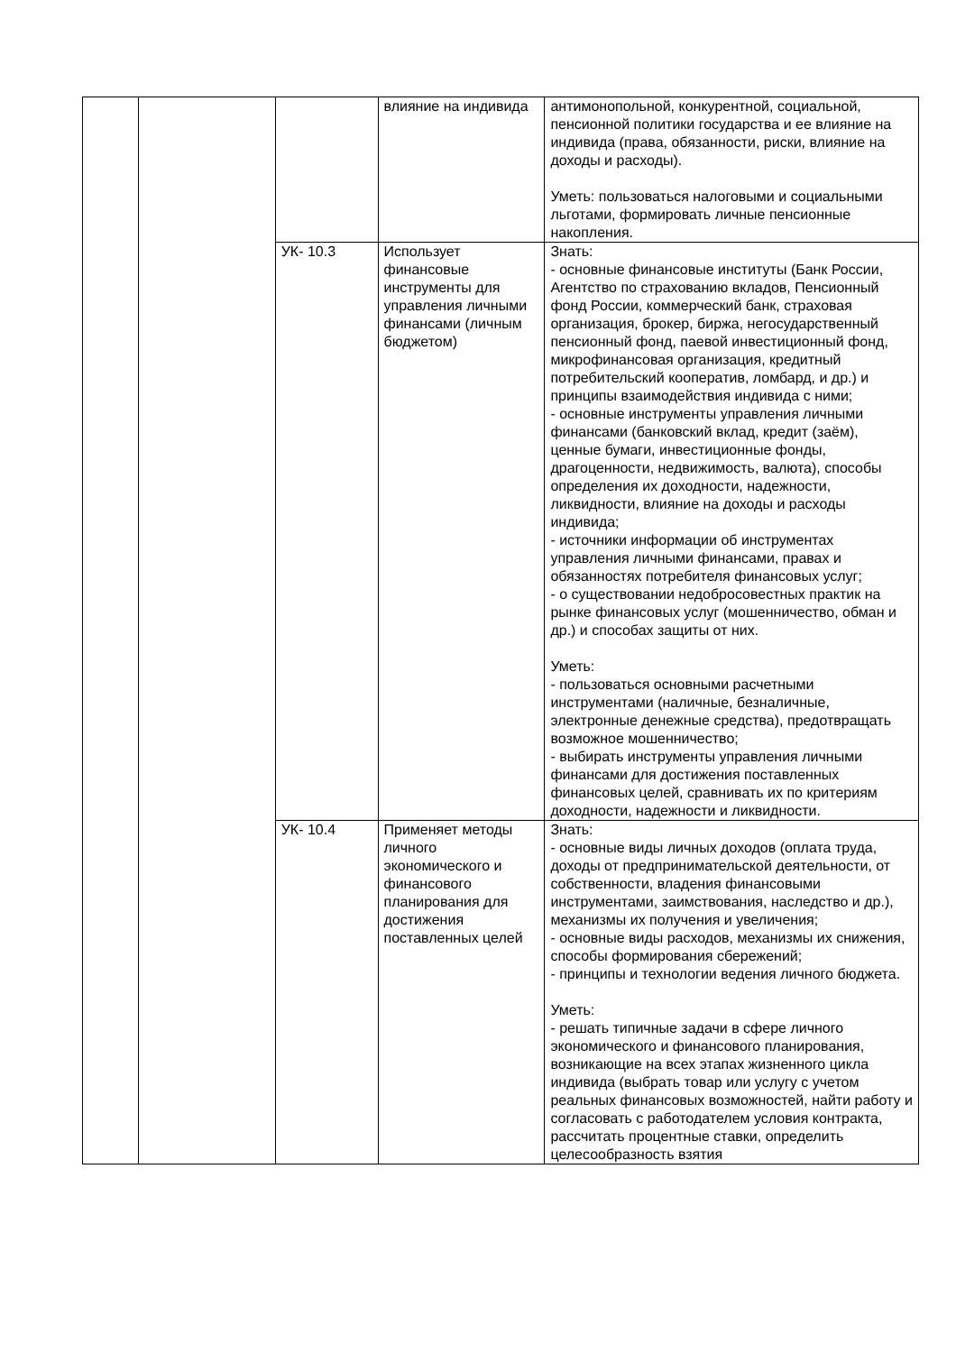| | | | влияние на индивида | антимонопольной, конкурентной, социальной, пенсионной политики государства и ее влияние на индивида (права, обязанности, риски, влияние на доходы и расходы). Уметь: пользоваться налоговыми и социальными льготами, формировать личные пенсионные накопления. |
| | | УК- 10.3 | Использует финансовые инструменты для управления личными финансами (личным бюджетом) | Знать: - основные финансовые институты (Банк России, Агентство по страхованию вкладов, Пенсионный фонд России, коммерческий банк, страховая организация, брокер, биржа, негосударственный пенсионный фонд, паевой инвестиционный фонд, микрофинансовая организация, кредитный потребительский кооператив, ломбард, и др.) и принципы взаимодействия индивида с ними; - основные инструменты управления личными финансами (банковский вклад, кредит (заём), ценные бумаги, инвестиционные фонды, драгоценности, недвижимость, валюта), способы определения их доходности, надежности, ликвидности, влияние на доходы и расходы индивида; - источники информации об инструментах управления личными финансами, правах и обязанностях потребителя финансовых услуг; - о существовании недобросовестных практик на рынке финансовых услуг (мошенничество, обман и др.) и способах защиты от них. Уметь: - пользоваться основными расчетными инструментами (наличные, безналичные, электронные денежные средства), предотвращать возможное мошенничество; - выбирать инструменты управления личными финансами для достижения поставленных финансовых целей, сравнивать их по критериям доходности, надежности и ликвидности. |
| | | УК- 10.4 | Применяет методы личного экономического и финансового планирования для достижения поставленных целей | Знать: - основные виды личных доходов (оплата труда, доходы от предпринимательской деятельности, от собственности, владения финансовыми инструментами, заимствования, наследство и др.), механизмы их получения и увеличения; - основные виды расходов, механизмы их снижения, способы формирования сбережений; - принципы и технологии ведения личного бюджета. Уметь: - решать типичные задачи в сфере личного экономического и финансового планирования, возникающие на всех этапах жизненного цикла индивида (выбрать товар или услугу с учетом реальных финансовых возможностей, найти работу и согласовать с работодателем условия контракта, рассчитать процентные ставки, определить целесообразность взятия |